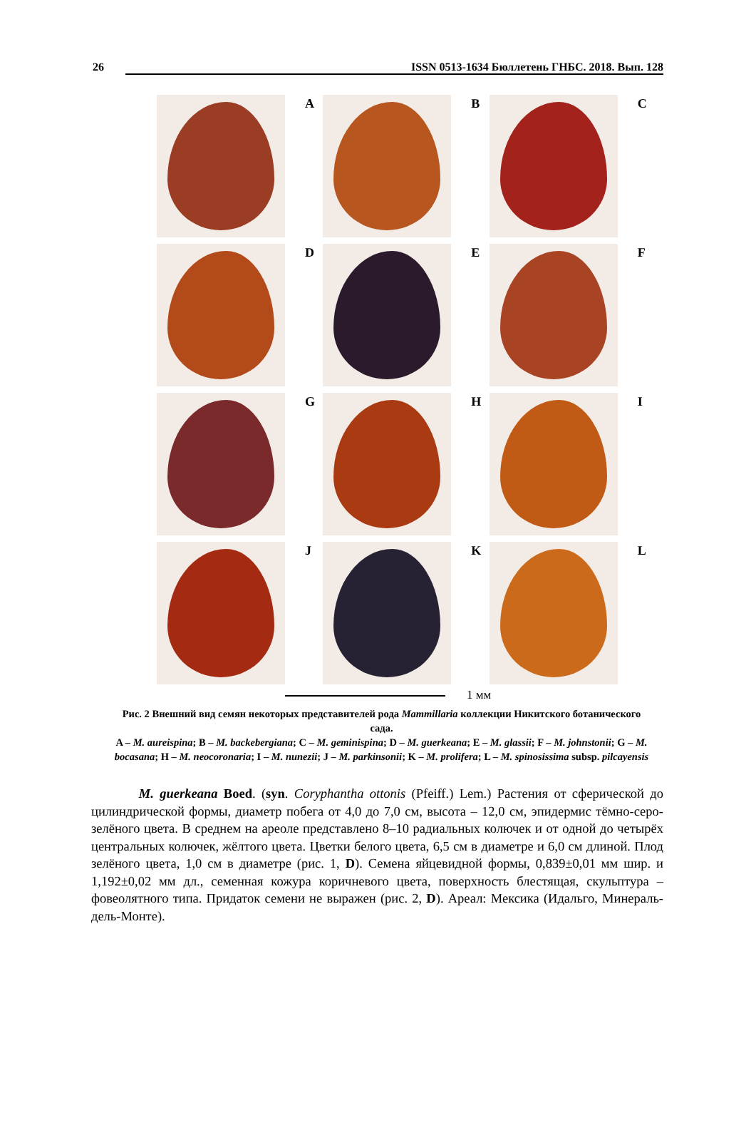26 ISSN 0513-1634 Бюллетень ГНБС. 2018. Вып. 128
A
B
C
D
E
F
G
H
I
J
K
L
1 мм
Рис. 2 Внешний вид семян некоторых представителей рода Mammillaria коллекции Никитского ботанического сада.
A – M. aureispina; B – M. backebergiana; C – M. geminispina; D – M. guerkeana; E – M. glassii; F – M. johnstonii; G – M. bocasana; H – M. neocoronaria; I – M. nunezii; J – M. parkinsonii; K – M. prolifera; L – M. spinosissima subsp. pilcayensis
M. guerkeana Boed. (syn. Coryphantha ottonis (Pfeiff.) Lem.) Растения от сферической до цилиндрической формы, диаметр побега от 4,0 до 7,0 см, высота – 12,0 см, эпидермис тёмно-серо-зелёного цвета. В среднем на ареоле представлено 8–10 радиальных колючек и от одной до четырёх центральных колючек, жёлтого цвета. Цветки белого цвета, 6,5 см в диаметре и 6,0 см длиной. Плод зелёного цвета, 1,0 см в диаметре (рис. 1, D). Семена яйцевидной формы, 0,839±0,01 мм шир. и 1,192±0,02 мм дл., семенная кожура коричневого цвета, поверхность блестящая, скульптура – фовеолятного типа. Придаток семени не выражен (рис. 2, D). Ареал: Мексика (Идальго, Минераль-дель-Монте).